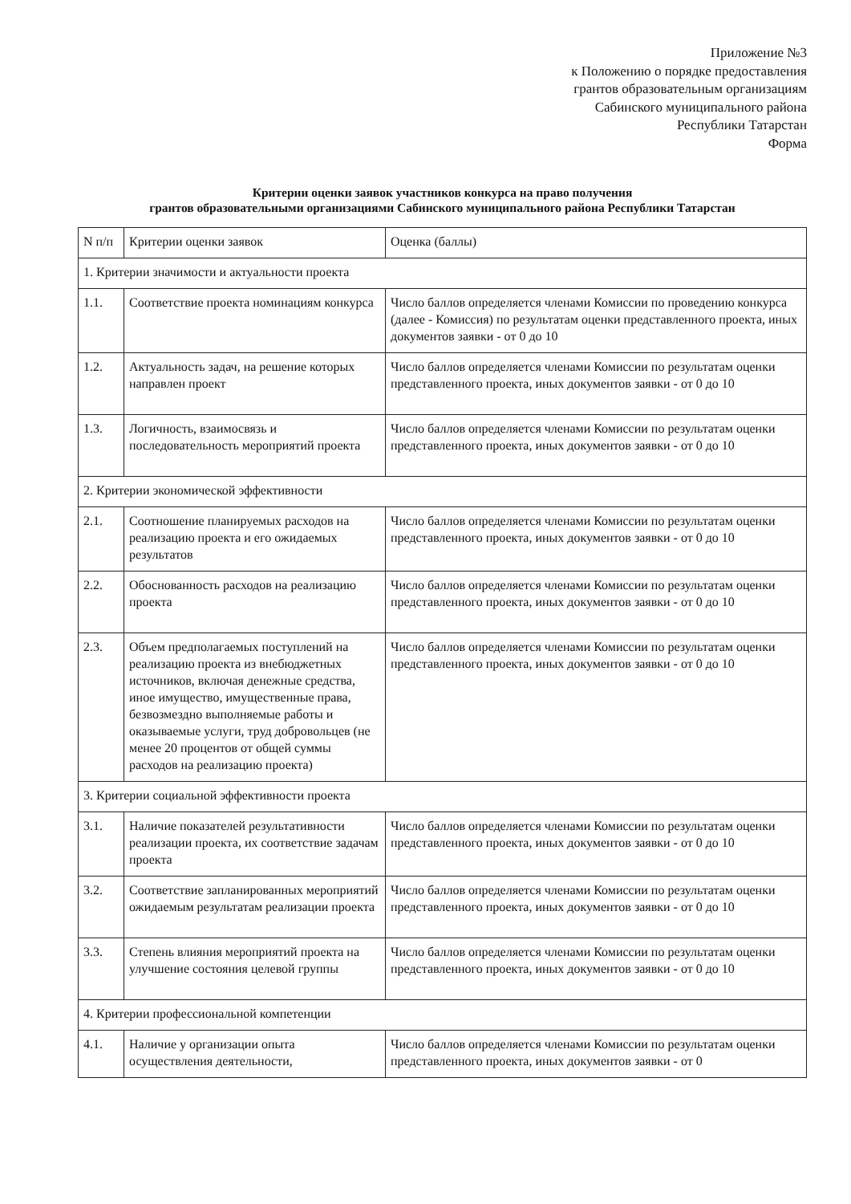Приложение №3
к Положению о порядке предоставления
грантов образовательным организациям
Сабинского муниципального района
Республики Татарстан
Форма
Критерии оценки заявок участников конкурса на право получения
грантов образовательными организациями Сабинского муниципального района Республики Татарстан
| N п/п | Критерии оценки заявок | Оценка (баллы) |
| 1. Критерии значимости и актуальности проекта | | |
| 1.1. | Соответствие проекта номинациям конкурса | Число баллов определяется членами Комиссии по проведению конкурса (далее - Комиссия) по результатам оценки представленного проекта, иных документов заявки - от 0 до 10 |
| 1.2. | Актуальность задач, на решение которых направлен проект | Число баллов определяется членами Комиссии по результатам оценки представленного проекта, иных документов заявки - от 0 до 10 |
| 1.3. | Логичность, взаимосвязь и последовательность мероприятий проекта | Число баллов определяется членами Комиссии по результатам оценки представленного проекта, иных документов заявки - от 0 до 10 |
| 2. Критерии экономической эффективности | | |
| 2.1. | Соотношение планируемых расходов на реализацию проекта и его ожидаемых результатов | Число баллов определяется членами Комиссии по результатам оценки представленного проекта, иных документов заявки - от 0 до 10 |
| 2.2. | Обоснованность расходов на реализацию проекта | Число баллов определяется членами Комиссии по результатам оценки представленного проекта, иных документов заявки - от 0 до 10 |
| 2.3. | Объем предполагаемых поступлений на реализацию проекта из внебюджетных источников, включая денежные средства, иное имущество, имущественные права, безвозмездно выполняемые работы и оказываемые услуги, труд добровольцев (не менее 20 процентов от общей суммы расходов на реализацию проекта) | Число баллов определяется членами Комиссии по результатам оценки представленного проекта, иных документов заявки - от 0 до 10 |
| 3. Критерии социальной эффективности проекта | | |
| 3.1. | Наличие показателей результативности реализации проекта, их соответствие задачам проекта | Число баллов определяется членами Комиссии по результатам оценки представленного проекта, иных документов заявки - от 0 до 10 |
| 3.2. | Соответствие запланированных мероприятий ожидаемым результатам реализации проекта | Число баллов определяется членами Комиссии по результатам оценки представленного проекта, иных документов заявки - от 0 до 10 |
| 3.3. | Степень влияния мероприятий проекта на улучшение состояния целевой группы | Число баллов определяется членами Комиссии по результатам оценки представленного проекта, иных документов заявки - от 0 до 10 |
| 4. Критерии профессиональной компетенции | | |
| 4.1. | Наличие у организации опыта осуществления деятельности, | Число баллов определяется членами Комиссии по результатам оценки представленного проекта, иных документов заявки - от 0 |